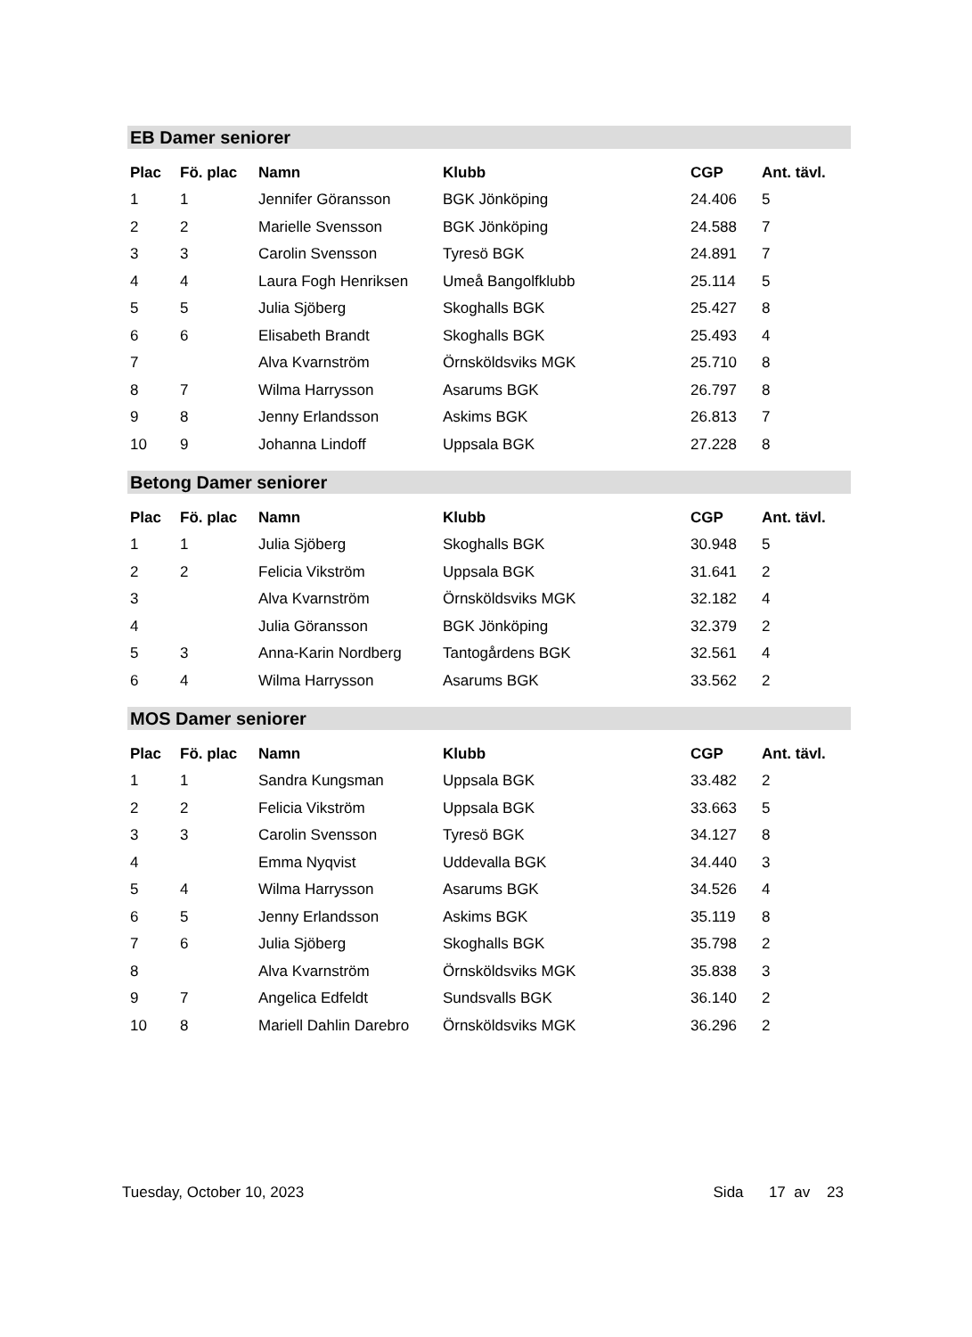EB Damer seniorer
| Plac | Fö. plac | Namn | Klubb | CGP | Ant. tävl. |
| --- | --- | --- | --- | --- | --- |
| 1 | 1 | Jennifer Göransson | BGK Jönköping | 24.406 | 5 |
| 2 | 2 | Marielle Svensson | BGK Jönköping | 24.588 | 7 |
| 3 | 3 | Carolin Svensson | Tyresö BGK | 24.891 | 7 |
| 4 | 4 | Laura Fogh Henriksen | Umeå Bangolfklubb | 25.114 | 5 |
| 5 | 5 | Julia Sjöberg | Skoghalls BGK | 25.427 | 8 |
| 6 | 6 | Elisabeth Brandt | Skoghalls BGK | 25.493 | 4 |
| 7 | | Alva Kvarnström | Örnsköldsviks MGK | 25.710 | 8 |
| 8 | 7 | Wilma Harrysson | Asarums BGK | 26.797 | 8 |
| 9 | 8 | Jenny Erlandsson | Askims BGK | 26.813 | 7 |
| 10 | 9 | Johanna Lindoff | Uppsala BGK | 27.228 | 8 |
Betong Damer seniorer
| Plac | Fö. plac | Namn | Klubb | CGP | Ant. tävl. |
| --- | --- | --- | --- | --- | --- |
| 1 | 1 | Julia Sjöberg | Skoghalls BGK | 30.948 | 5 |
| 2 | 2 | Felicia Vikström | Uppsala BGK | 31.641 | 2 |
| 3 | | Alva Kvarnström | Örnsköldsviks MGK | 32.182 | 4 |
| 4 | | Julia Göransson | BGK Jönköping | 32.379 | 2 |
| 5 | 3 | Anna-Karin Nordberg | Tantogårdens BGK | 32.561 | 4 |
| 6 | 4 | Wilma Harrysson | Asarums BGK | 33.562 | 2 |
MOS Damer seniorer
| Plac | Fö. plac | Namn | Klubb | CGP | Ant. tävl. |
| --- | --- | --- | --- | --- | --- |
| 1 | 1 | Sandra Kungsman | Uppsala BGK | 33.482 | 2 |
| 2 | 2 | Felicia Vikström | Uppsala BGK | 33.663 | 5 |
| 3 | 3 | Carolin Svensson | Tyresö BGK | 34.127 | 8 |
| 4 | | Emma Nyqvist | Uddevalla BGK | 34.440 | 3 |
| 5 | 4 | Wilma Harrysson | Asarums BGK | 34.526 | 4 |
| 6 | 5 | Jenny Erlandsson | Askims BGK | 35.119 | 8 |
| 7 | 6 | Julia Sjöberg | Skoghalls BGK | 35.798 | 2 |
| 8 | | Alva Kvarnström | Örnsköldsviks MGK | 35.838 | 3 |
| 9 | 7 | Angelica Edfeldt | Sundsvalls BGK | 36.140 | 2 |
| 10 | 8 | Mariell Dahlin Darebro | Örnsköldsviks MGK | 36.296 | 2 |
Tuesday, October 10, 2023 Sida 17 av 23